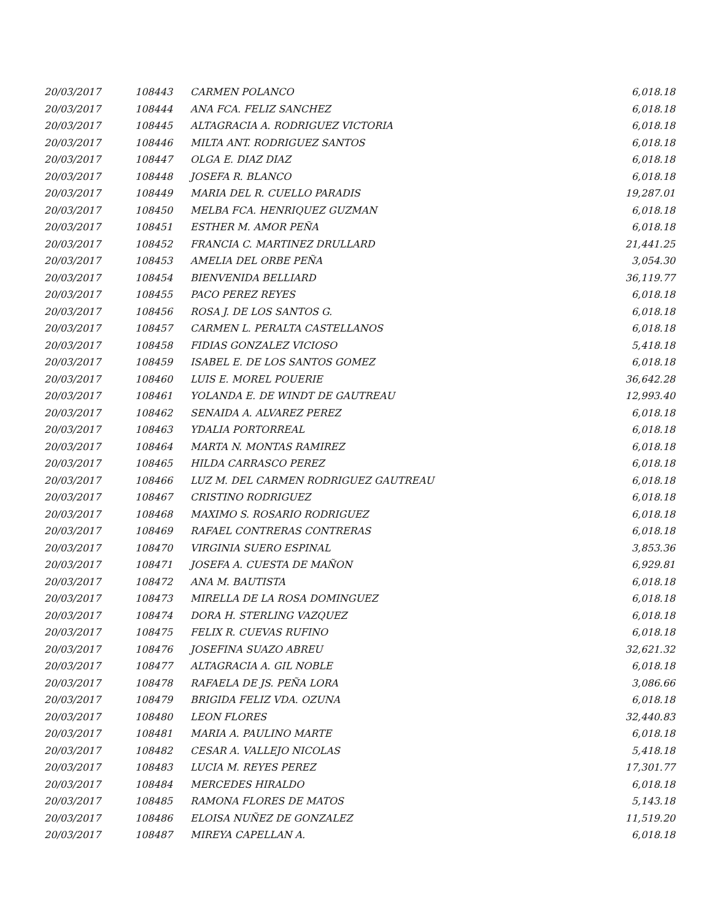| 20/03/2017 | 108443 | CARMEN POLANCO | 6,018.18 |
| 20/03/2017 | 108444 | ANA FCA. FELIZ SANCHEZ | 6,018.18 |
| 20/03/2017 | 108445 | ALTAGRACIA A. RODRIGUEZ VICTORIA | 6,018.18 |
| 20/03/2017 | 108446 | MILTA ANT. RODRIGUEZ SANTOS | 6,018.18 |
| 20/03/2017 | 108447 | OLGA E. DIAZ DIAZ | 6,018.18 |
| 20/03/2017 | 108448 | JOSEFA R. BLANCO | 6,018.18 |
| 20/03/2017 | 108449 | MARIA DEL R. CUELLO PARADIS | 19,287.01 |
| 20/03/2017 | 108450 | MELBA FCA. HENRIQUEZ GUZMAN | 6,018.18 |
| 20/03/2017 | 108451 | ESTHER M. AMOR PEÑA | 6,018.18 |
| 20/03/2017 | 108452 | FRANCIA C. MARTINEZ DRULLARD | 21,441.25 |
| 20/03/2017 | 108453 | AMELIA DEL ORBE PEÑA | 3,054.30 |
| 20/03/2017 | 108454 | BIENVENIDA BELLIARD | 36,119.77 |
| 20/03/2017 | 108455 | PACO PEREZ REYES | 6,018.18 |
| 20/03/2017 | 108456 | ROSA J. DE LOS SANTOS G. | 6,018.18 |
| 20/03/2017 | 108457 | CARMEN L. PERALTA CASTELLANOS | 6,018.18 |
| 20/03/2017 | 108458 | FIDIAS GONZALEZ VICIOSO | 5,418.18 |
| 20/03/2017 | 108459 | ISABEL E. DE LOS SANTOS GOMEZ | 6,018.18 |
| 20/03/2017 | 108460 | LUIS E. MOREL POUERIE | 36,642.28 |
| 20/03/2017 | 108461 | YOLANDA E. DE WINDT DE GAUTREAU | 12,993.40 |
| 20/03/2017 | 108462 | SENAIDA A. ALVAREZ PEREZ | 6,018.18 |
| 20/03/2017 | 108463 | YDALIA PORTORREAL | 6,018.18 |
| 20/03/2017 | 108464 | MARTA N. MONTAS RAMIREZ | 6,018.18 |
| 20/03/2017 | 108465 | HILDA CARRASCO PEREZ | 6,018.18 |
| 20/03/2017 | 108466 | LUZ M. DEL CARMEN RODRIGUEZ GAUTREAU | 6,018.18 |
| 20/03/2017 | 108467 | CRISTINO RODRIGUEZ | 6,018.18 |
| 20/03/2017 | 108468 | MAXIMO S. ROSARIO RODRIGUEZ | 6,018.18 |
| 20/03/2017 | 108469 | RAFAEL CONTRERAS CONTRERAS | 6,018.18 |
| 20/03/2017 | 108470 | VIRGINIA SUERO ESPINAL | 3,853.36 |
| 20/03/2017 | 108471 | JOSEFA A. CUESTA DE MAÑON | 6,929.81 |
| 20/03/2017 | 108472 | ANA M. BAUTISTA | 6,018.18 |
| 20/03/2017 | 108473 | MIRELLA DE LA ROSA DOMINGUEZ | 6,018.18 |
| 20/03/2017 | 108474 | DORA H. STERLING VAZQUEZ | 6,018.18 |
| 20/03/2017 | 108475 | FELIX R. CUEVAS RUFINO | 6,018.18 |
| 20/03/2017 | 108476 | JOSEFINA SUAZO ABREU | 32,621.32 |
| 20/03/2017 | 108477 | ALTAGRACIA A. GIL NOBLE | 6,018.18 |
| 20/03/2017 | 108478 | RAFAELA DE JS. PEÑA LORA | 3,086.66 |
| 20/03/2017 | 108479 | BRIGIDA FELIZ VDA. OZUNA | 6,018.18 |
| 20/03/2017 | 108480 | LEON FLORES | 32,440.83 |
| 20/03/2017 | 108481 | MARIA A. PAULINO MARTE | 6,018.18 |
| 20/03/2017 | 108482 | CESAR A. VALLEJO NICOLAS | 5,418.18 |
| 20/03/2017 | 108483 | LUCIA M. REYES PEREZ | 17,301.77 |
| 20/03/2017 | 108484 | MERCEDES HIRALDO | 6,018.18 |
| 20/03/2017 | 108485 | RAMONA FLORES DE MATOS | 5,143.18 |
| 20/03/2017 | 108486 | ELOISA NUÑEZ DE GONZALEZ | 11,519.20 |
| 20/03/2017 | 108487 | MIREYA CAPELLAN A. | 6,018.18 |